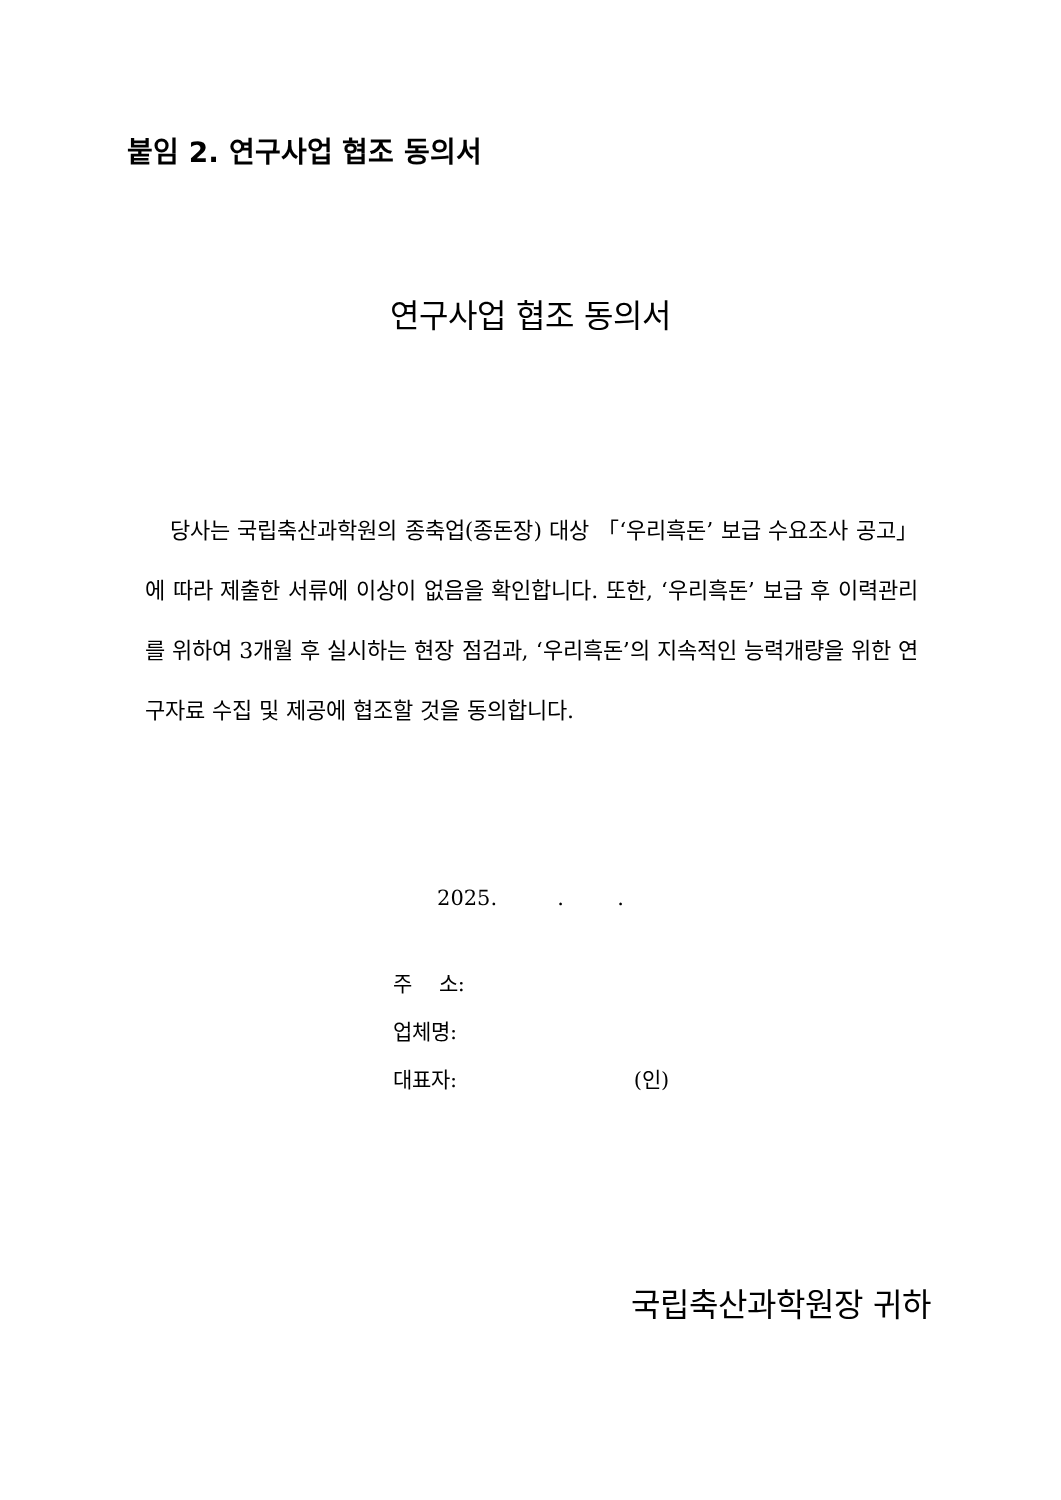붙임 2. 연구사업 협조 동의서
연구사업 협조 동의서
당사는 국립축산과학원의 종축업(종돈장) 대상 「‘우리흑돈’ 보급 수요조사 공고」에 따라 제출한 서류에 이상이 없음을 확인합니다. 또한, ‘우리흑돈’ 보급 후 이력관리를 위하여 3개월 후 실시하는 현장 점검과, ‘우리흑돈’의 지속적인 능력개량을 위한 연구자료 수집 및 제공에 협조할 것을 동의합니다.
2025. . .
주 소:
업체명:
대표자: (인)
국립축산과학원장 귀하